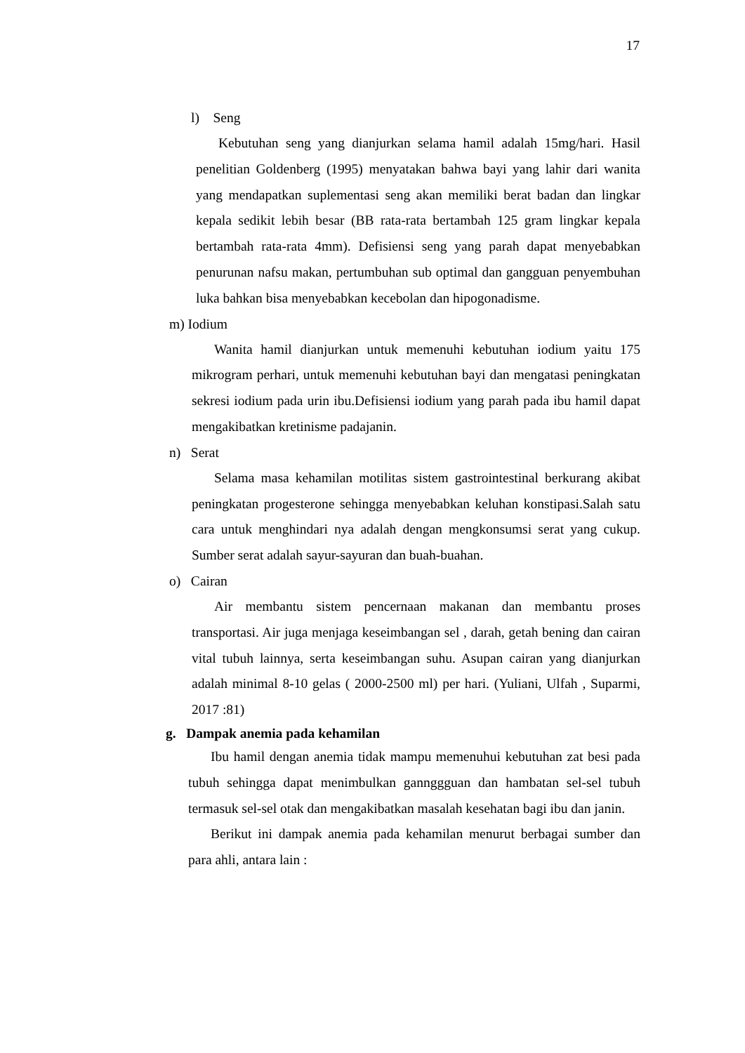17
l) Seng
Kebutuhan seng yang dianjurkan selama hamil adalah 15mg/hari. Hasil penelitian Goldenberg (1995) menyatakan bahwa bayi yang lahir dari wanita yang mendapatkan suplementasi seng akan memiliki berat badan dan lingkar kepala sedikit lebih besar (BB rata-rata bertambah 125 gram lingkar kepala bertambah rata-rata 4mm). Defisiensi seng yang parah dapat menyebabkan penurunan nafsu makan, pertumbuhan sub optimal dan gangguan penyembuhan luka bahkan bisa menyebabkan kecebolan dan hipogonadisme.
m) Iodium
Wanita hamil dianjurkan untuk memenuhi kebutuhan iodium yaitu 175 mikrogram perhari, untuk memenuhi kebutuhan bayi dan mengatasi peningkatan sekresi iodium pada urin ibu.Defisiensi iodium yang parah pada ibu hamil dapat mengakibatkan kretinisme padajanin.
n) Serat
Selama masa kehamilan motilitas sistem gastrointestinal berkurang akibat peningkatan progesterone sehingga menyebabkan keluhan konstipasi.Salah satu cara untuk menghindari nya adalah dengan mengkonsumsi serat yang cukup. Sumber serat adalah sayur-sayuran dan buah-buahan.
o) Cairan
Air membantu sistem pencernaan makanan dan membantu proses transportasi. Air juga menjaga keseimbangan sel , darah, getah bening dan cairan vital tubuh lainnya, serta keseimbangan suhu. Asupan cairan yang dianjurkan adalah minimal 8-10 gelas ( 2000-2500 ml) per hari. (Yuliani, Ulfah , Suparmi, 2017 :81)
g. Dampak anemia pada kehamilan
Ibu hamil dengan anemia tidak mampu memenuhui kebutuhan zat besi pada tubuh sehingga dapat menimbulkan gannggguan dan hambatan sel-sel tubuh termasuk sel-sel otak dan mengakibatkan masalah kesehatan bagi ibu dan janin.
Berikut ini dampak anemia pada kehamilan menurut berbagai sumber dan para ahli, antara lain :